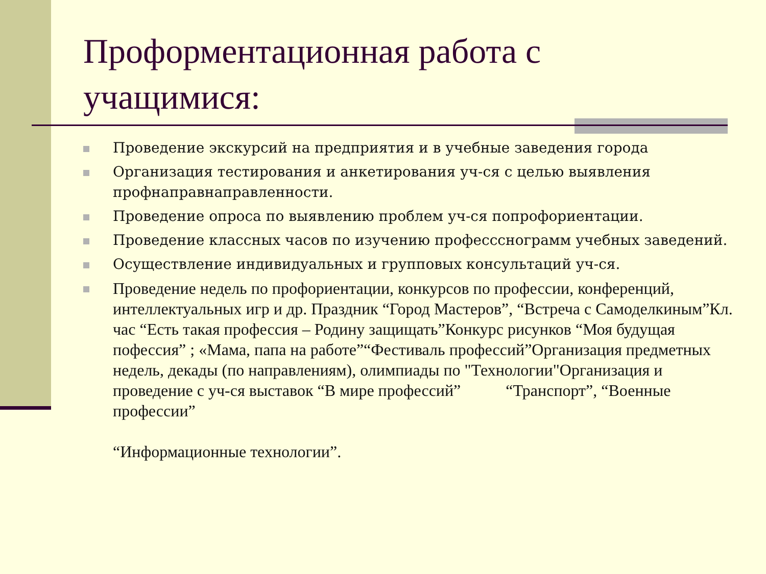Проформентационная работа с учащимися:
Проведение экскурсий на предприятия и в учебные заведения города
Организация тестирования и анкетирования уч-ся с целью выявления профнаправнаправленности.
Проведение опроса по выявлению проблем уч-ся попрофориентации.
Проведение классных часов по изучению профессснограмм учебных заведений.
Осуществление индивидуальных и групповых консультаций уч-ся.
Проведение недель по профориентации, конкурсов по профессии, конференций, интеллектуальных игр и др. Праздник “Город Мастеров”, “Встреча с Самоделкиным”Кл. час “Есть такая профессия – Родину защищать”Конкурс рисунков “Моя будущая пофессия” ; «Мама, папа на работе”“Фестиваль профессий”Организация предметных недель, декады (по направлениям), олимпиады по "Технологии"Организация и проведение с уч-ся выставок “В мире профессий” “Транспорт”, “Военные профессии”
“Информационные технологии”.